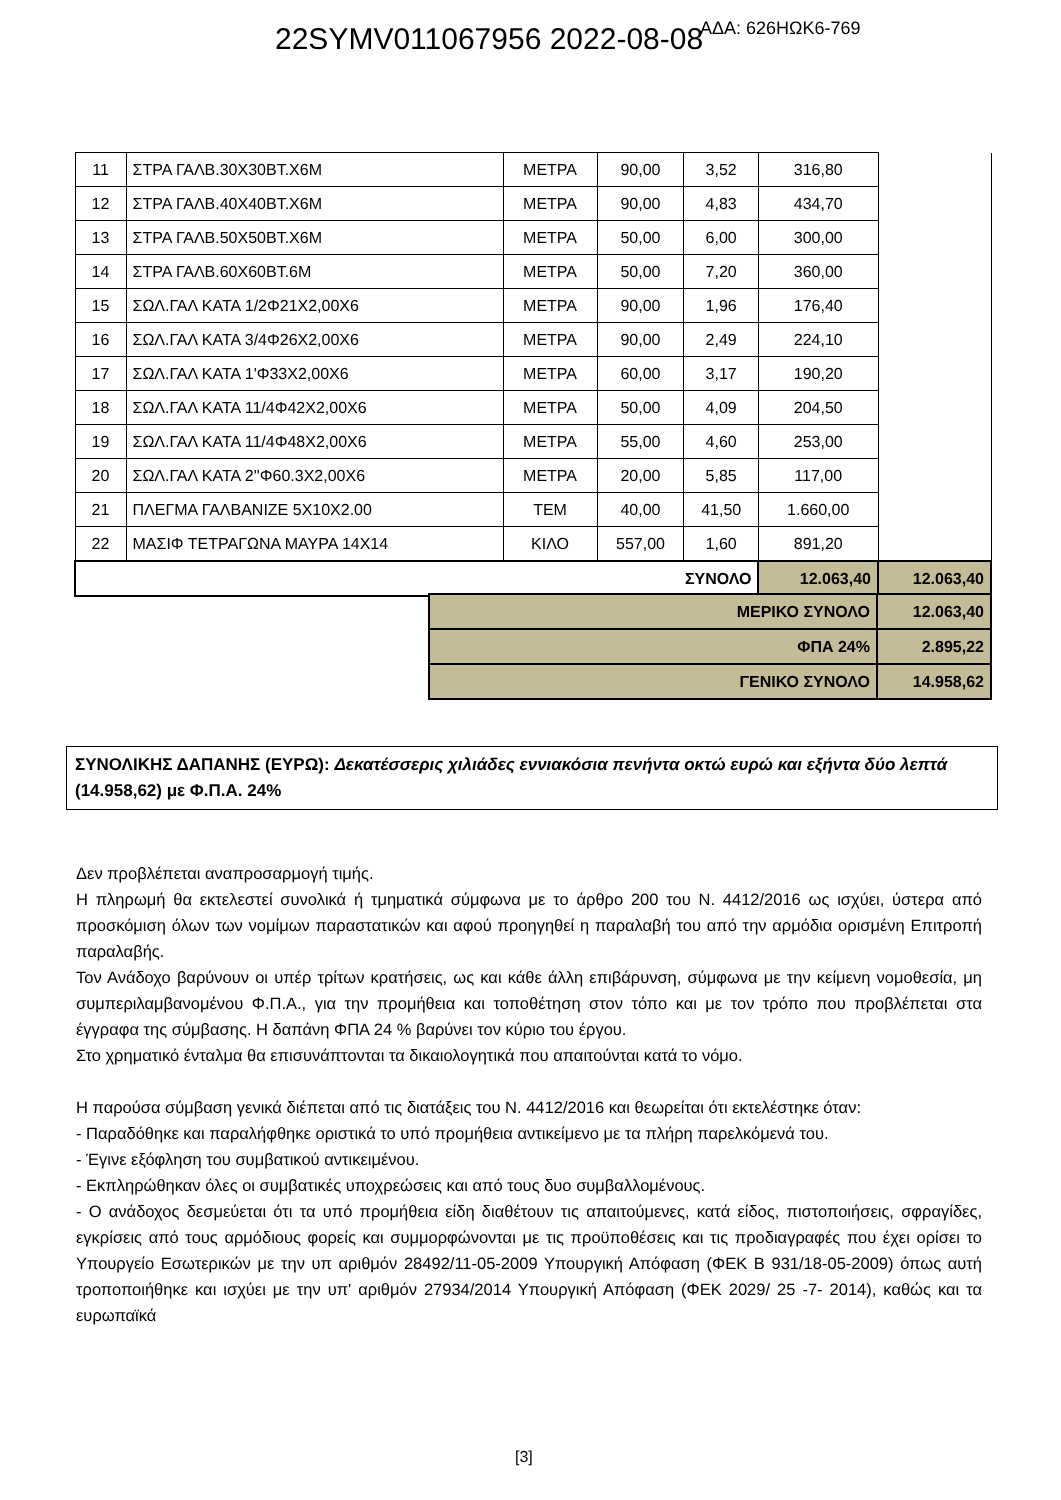22SYMV011067956 2022-08-08 ΑΔΑ: 626ΗΩΚ6-769
| 11 | ΣΤΡΑ ΓΑΛΒ.30Χ30ΒΤ.Χ6Μ | ΜΕΤΡΑ | 90,00 | 3,52 | 316,80 | |
| 12 | ΣΤΡΑ ΓΑΛΒ.40Χ40ΒΤ.Χ6Μ | ΜΕΤΡΑ | 90,00 | 4,83 | 434,70 | |
| 13 | ΣΤΡΑ ΓΑΛΒ.50Χ50ΒΤ.Χ6Μ | ΜΕΤΡΑ | 50,00 | 6,00 | 300,00 | |
| 14 | ΣΤΡΑ ΓΑΛΒ.60Χ60ΒΤ.6Μ | ΜΕΤΡΑ | 50,00 | 7,20 | 360,00 | |
| 15 | ΣΩΛ.ΓΑΛ ΚΑΤΑ 1/2Φ21Χ2,00Χ6 | ΜΕΤΡΑ | 90,00 | 1,96 | 176,40 | |
| 16 | ΣΩΛ.ΓΑΛ ΚΑΤΑ 3/4Φ26Χ2,00Χ6 | ΜΕΤΡΑ | 90,00 | 2,49 | 224,10 | |
| 17 | ΣΩΛ.ΓΑΛ ΚΑΤΑ 1'Φ33Χ2,00Χ6 | ΜΕΤΡΑ | 60,00 | 3,17 | 190,20 | |
| 18 | ΣΩΛ.ΓΑΛ ΚΑΤΑ 11/4Φ42Χ2,00Χ6 | ΜΕΤΡΑ | 50,00 | 4,09 | 204,50 | |
| 19 | ΣΩΛ.ΓΑΛ ΚΑΤΑ 11/4Φ48Χ2,00Χ6 | ΜΕΤΡΑ | 55,00 | 4,60 | 253,00 | |
| 20 | ΣΩΛ.ΓΑΛ ΚΑΤΑ 2''Φ60.3Χ2,00Χ6 | ΜΕΤΡΑ | 20,00 | 5,85 | 117,00 | |
| 21 | ΠΛΕΓΜΑ ΓΑΛΒΑΝΙΖΕ 5Χ10Χ2.00 | ΤΕΜ | 40,00 | 41,50 | 1.660,00 | |
| 22 | ΜΑΣΙΦ ΤΕΤΡΑΓΩΝΑ ΜΑΥΡΑ 14Χ14 | ΚΙΛΟ | 557,00 | 1,60 | 891,20 | |
| ΣΥΝΟΛΟ | | | | | 12.063,40 | 12.063,40 |
| ΜΕΡΙΚΟ ΣΥΝΟΛΟ | 12.063,40 |
| ΦΠΑ 24% | 2.895,22 |
| ΓΕΝΙΚΟ ΣΥΝΟΛΟ | 14.958,62 |
ΣΥΝΟΛΙΚΗΣ ΔΑΠΑΝΗΣ (ΕΥΡΩ): Δεκατέσσερις χιλιάδες εννιακόσια πενήντα οκτώ ευρώ και εξήντα δύο λεπτά (14.958,62) με Φ.Π.Α. 24%
Δεν προβλέπεται αναπροσαρμογή τιμής.
Η πληρωμή θα εκτελεστεί συνολικά ή τμηματικά σύμφωνα με το άρθρο 200 του Ν. 4412/2016 ως ισχύει, ύστερα από προσκόμιση όλων των νομίμων παραστατικών και αφού προηγηθεί η παραλαβή του από την αρμόδια ορισμένη Επιτροπή παραλαβής.
Τον Ανάδοχο βαρύνουν οι υπέρ τρίτων κρατήσεις, ως και κάθε άλλη επιβάρυνση, σύμφωνα με την κείμενη νομοθεσία, μη συμπεριλαμβανομένου Φ.Π.Α., για την προμήθεια και τοποθέτηση στον τόπο και με τον τρόπο που προβλέπεται στα έγγραφα της σύμβασης. Η δαπάνη ΦΠΑ 24 % βαρύνει τον κύριο του έργου.
Στο χρηματικό ένταλμα θα επισυνάπτονται τα δικαιολογητικά που απαιτούνται κατά το νόμο.
Η παρούσα σύμβαση γενικά διέπεται από τις διατάξεις του Ν. 4412/2016 και θεωρείται ότι εκτελέστηκε όταν:
- Παραδόθηκε και παραλήφθηκε οριστικά το υπό προμήθεια αντικείμενο με τα πλήρη παρελκόμενά του.
- Έγινε εξόφληση του συμβατικού αντικειμένου.
- Εκπληρώθηκαν όλες οι συμβατικές υποχρεώσεις και από τους δυο συμβαλλομένους.
- Ο ανάδοχος δεσμεύεται ότι τα υπό προμήθεια είδη διαθέτουν τις απαιτούμενες, κατά είδος, πιστοποιήσεις, σφραγίδες, εγκρίσεις από τους αρμόδιους φορείς και συμμορφώνονται με τις προϋποθέσεις και τις προδιαγραφές που έχει ορίσει το Υπουργείο Εσωτερικών με την υπ αριθμόν 28492/11-05-2009 Υπουργική Απόφαση (ΦΕΚ Β 931/18-05-2009) όπως αυτή τροποποιήθηκε και ισχύει με την υπ' αριθμόν 27934/2014 Υπουργική Απόφαση (ΦΕΚ 2029/ 25 -7- 2014), καθώς και τα ευρωπαϊκά
[3]